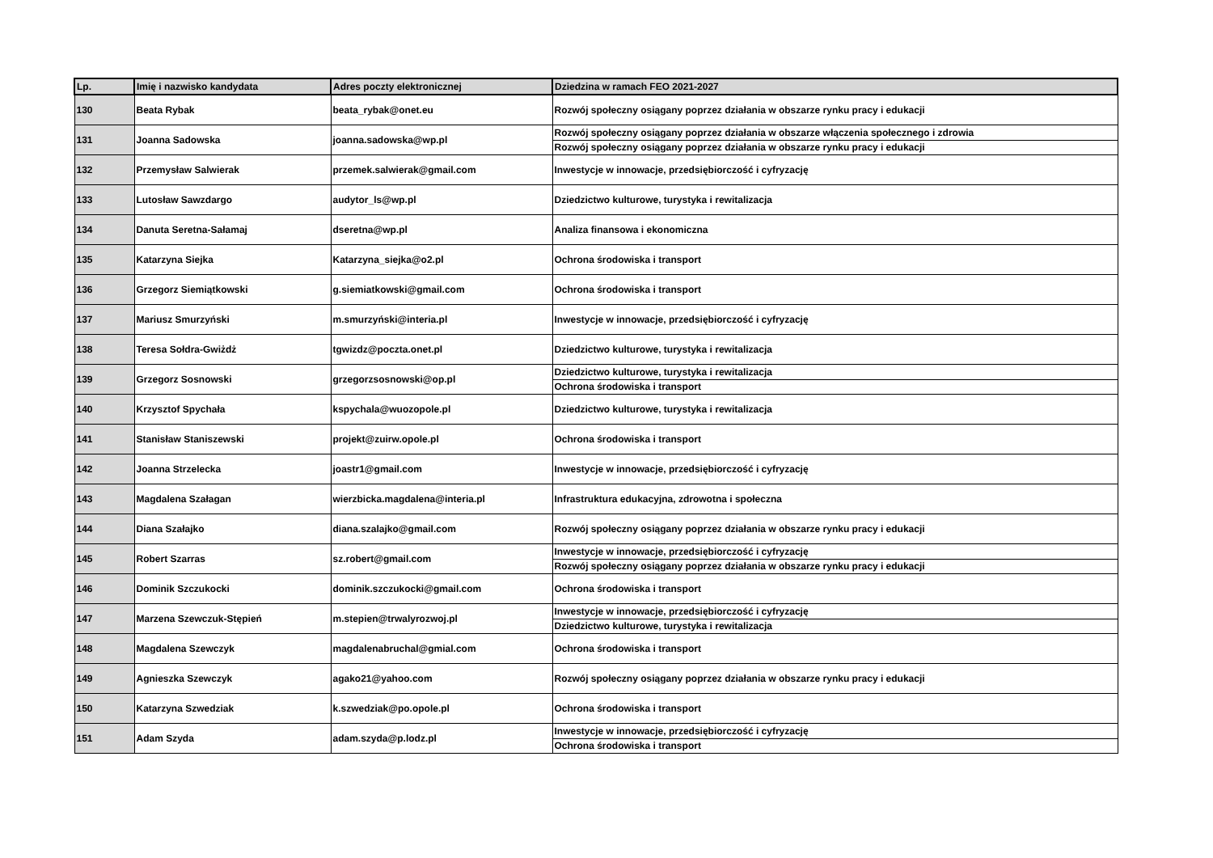| Lp. | Imię i nazwisko kandydata | Adres poczty elektronicznej | Dziedzina w ramach FEO 2021-2027 |
| --- | --- | --- | --- |
| 130 | Beata Rybak | beata_rybak@onet.eu | Rozwój społeczny osiągany poprzez działania w obszarze rynku pracy i edukacji |
| 131 | Joanna Sadowska | joanna.sadowska@wp.pl | Rozwój społeczny osiągany poprzez działania w obszarze włączenia społecznego i zdrowia |
| | | | Rozwój społeczny osiągany poprzez działania w obszarze rynku pracy i edukacji |
| 132 | Przemysław Salwierak | przemek.salwierak@gmail.com | Inwestycje w innowacje, przedsiębiorczość i cyfryzację |
| 133 | Lutosław Sawzdargo | audytor_ls@wp.pl | Dziedzictwo kulturowe, turystyka i rewitalizacja |
| 134 | Danuta Seretna-Sałamaj | dseretna@wp.pl | Analiza finansowa i ekonomiczna |
| 135 | Katarzyna Siejka | Katarzyna_siejka@o2.pl | Ochrona środowiska i transport |
| 136 | Grzegorz Siemiątkowski | g.siemiatkowski@gmail.com | Ochrona środowiska i transport |
| 137 | Mariusz Smurzyński | m.smurzyński@interia.pl | Inwestycje w innowacje, przedsiębiorczość i cyfryzację |
| 138 | Teresa Sołdra-Gwiżdż | tgwizdz@poczta.onet.pl | Dziedzictwo kulturowe, turystyka i rewitalizacja |
| 139 | Grzegorz Sosnowski | grzegorzsosnowski@op.pl | Dziedzictwo kulturowe, turystyka i rewitalizacja |
| | | | Ochrona środowiska i transport |
| 140 | Krzysztof Spychała | kspychala@wuozopole.pl | Dziedzictwo kulturowe, turystyka i rewitalizacja |
| 141 | Stanisław Staniszewski | projekt@zuirw.opole.pl | Ochrona środowiska i transport |
| 142 | Joanna Strzelecka | joastr1@gmail.com | Inwestycje w innowacje, przedsiębiorczość i cyfryzację |
| 143 | Magdalena Szałagan | wierzbicka.magdalena@interia.pl | Infrastruktura edukacyjna, zdrowotna i społeczna |
| 144 | Diana Szałajko | diana.szalajko@gmail.com | Rozwój społeczny osiągany poprzez działania w obszarze rynku pracy i edukacji |
| 145 | Robert Szarras | sz.robert@gmail.com | Inwestycje w innowacje, przedsiębiorczość i cyfryzację |
| | | | Rozwój społeczny osiągany poprzez działania w obszarze rynku pracy i edukacji |
| 146 | Dominik Szczukocki | dominik.szczukocki@gmail.com | Ochrona środowiska i transport |
| 147 | Marzena Szewczuk-Stępień | m.stepien@trwalyrozwoj.pl | Inwestycje w innowacje, przedsiębiorczość i cyfryzację |
| | | | Dziedzictwo kulturowe, turystyka i rewitalizacja |
| 148 | Magdalena Szewczyk | magdalenabruchal@gmial.com | Ochrona środowiska i transport |
| 149 | Agnieszka Szewczyk | agako21@yahoo.com | Rozwój społeczny osiągany poprzez działania w obszarze rynku pracy i edukacji |
| 150 | Katarzyna Szwedziak | k.szwedziak@po.opole.pl | Ochrona środowiska i transport |
| 151 | Adam Szyda | adam.szyda@p.lodz.pl | Inwestycje w innowacje, przedsiębiorczość i cyfryzację |
| | | | Ochrona środowiska i transport |